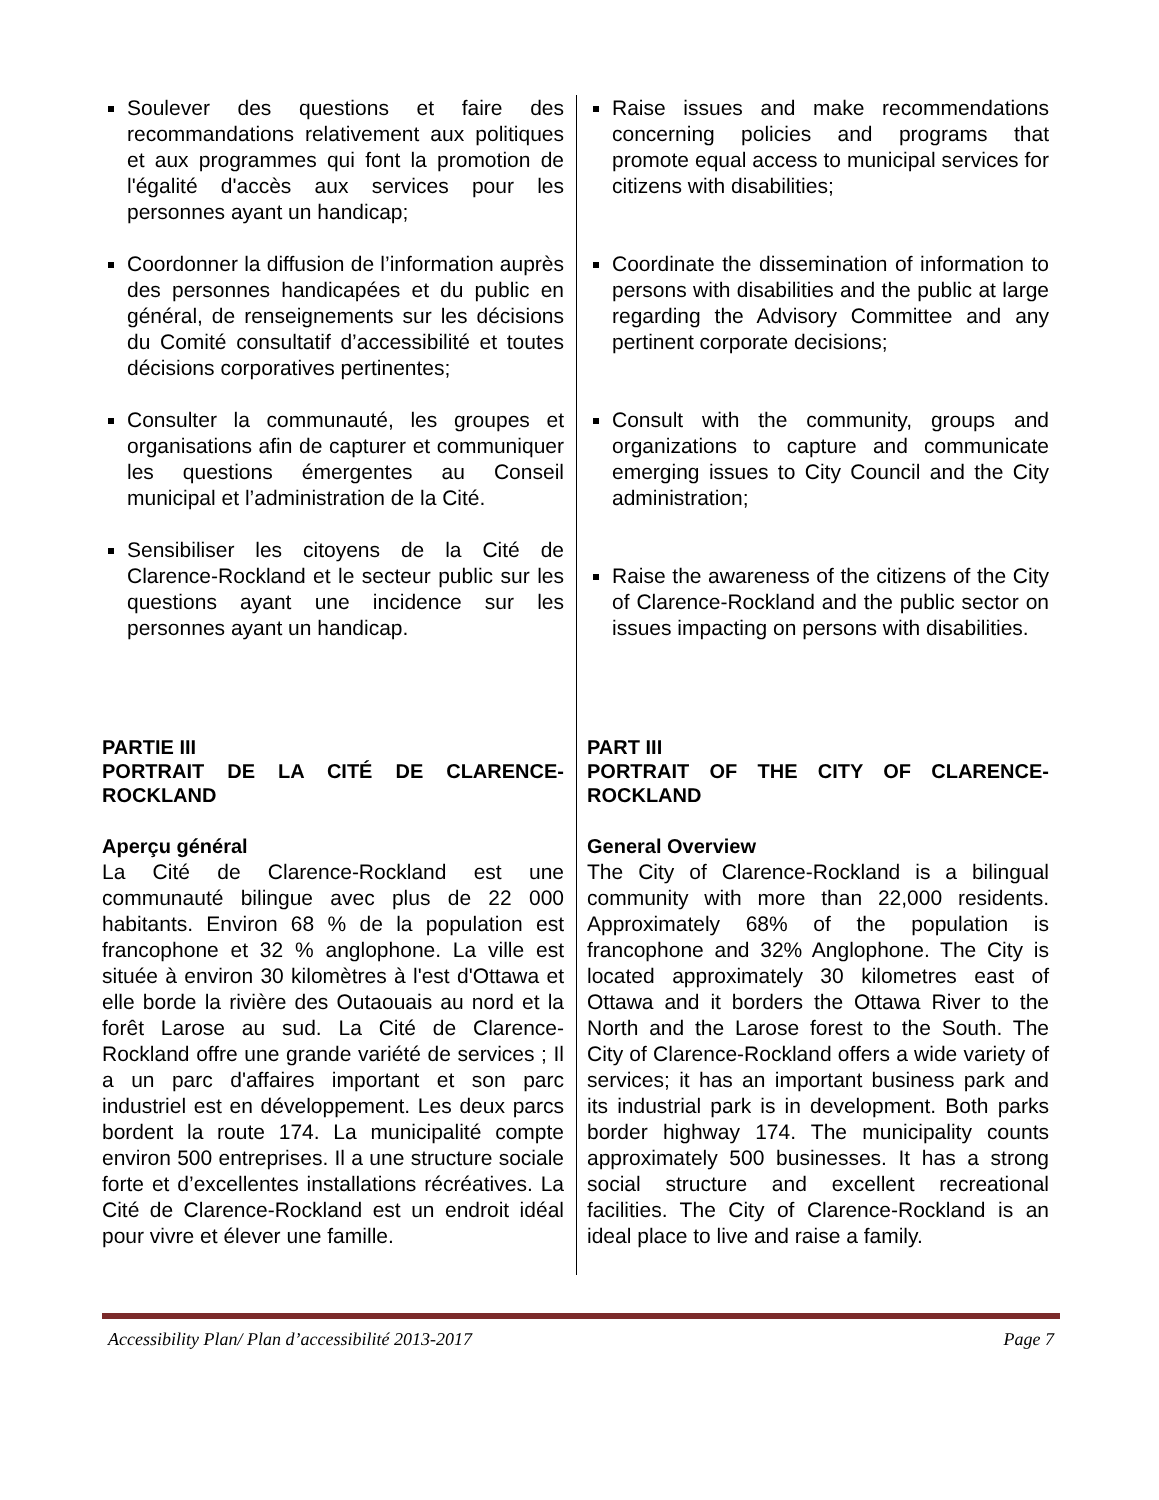Soulever des questions et faire des recommandations relativement aux politiques et aux programmes qui font la promotion de l'égalité d'accès aux services pour les personnes ayant un handicap;
Coordonner la diffusion de l’information auprès des personnes handicapées et du public en général, de renseignements sur les décisions du Comité consultatif d’accessibilité et toutes décisions corporatives pertinentes;
Consulter la communauté, les groupes et organisations afin de capturer et communiquer les questions émergentes au Conseil municipal et l’administration de la Cité.
Sensibiliser les citoyens de la Cité de Clarence-Rockland et le secteur public sur les questions ayant une incidence sur les personnes ayant un handicap.
PARTIE III
PORTRAIT DE LA CITÉ DE CLARENCE-ROCKLAND
Aperçu général
La Cité de Clarence-Rockland est une communauté bilingue avec plus de 22 000 habitants. Environ 68 % de la population est francophone et 32 % anglophone. La ville est située à environ 30 kilomètres à l'est d'Ottawa et elle borde la rivière des Outaouais au nord et la forêt Larose au sud. La Cité de Clarence-Rockland offre une grande variété de services ; Il a un parc d'affaires important et son parc industriel est en développement. Les deux parcs bordent la route 174. La municipalité compte environ 500 entreprises. Il a une structure sociale forte et d’excellentes installations récréatives. La Cité de Clarence-Rockland est un endroit idéal pour vivre et élever une famille.
Raise issues and make recommendations concerning policies and programs that promote equal access to municipal services for citizens with disabilities;
Coordinate the dissemination of information to persons with disabilities and the public at large regarding the Advisory Committee and any pertinent corporate decisions;
Consult with the community, groups and organizations to capture and communicate emerging issues to City Council and the City administration;
Raise the awareness of the citizens of the City of Clarence-Rockland and the public sector on issues impacting on persons with disabilities.
PART III
PORTRAIT OF THE CITY OF CLARENCE-ROCKLAND
General Overview
The City of Clarence-Rockland is a bilingual community with more than 22,000 residents. Approximately 68% of the population is francophone and 32% Anglophone. The City is located approximately 30 kilometres east of Ottawa and it borders the Ottawa River to the North and the Larose forest to the South. The City of Clarence-Rockland offers a wide variety of services; it has an important business park and its industrial park is in development. Both parks border highway 174. The municipality counts approximately 500 businesses. It has a strong social structure and excellent recreational facilities. The City of Clarence-Rockland is an ideal place to live and raise a family.
Accessibility Plan/ Plan d’accessibilité 2013-2017 Page 7